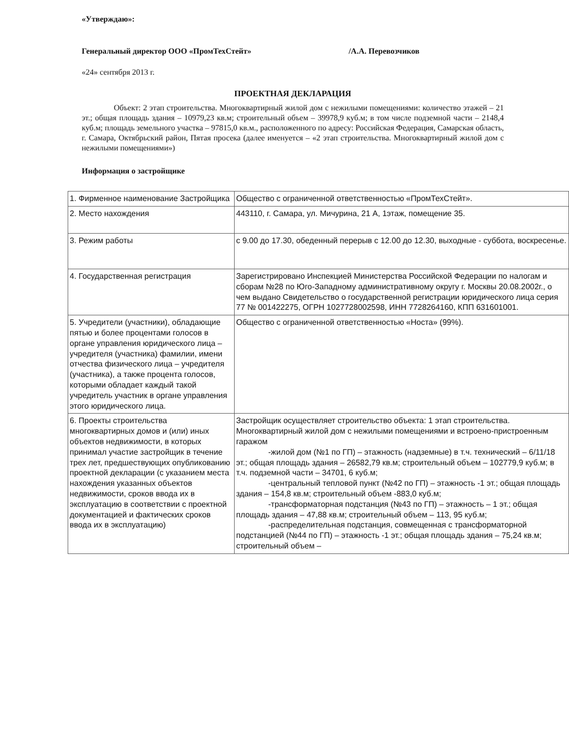«Утверждаю»:
Генеральный директор ООО «ПромТехСтейт» /А.А. Перевозчиков
«24» сентября 2013 г.
ПРОЕКТНАЯ ДЕКЛАРАЦИЯ
Объект: 2 этап строительства. Многоквартирный жилой дом с нежилыми помещениями: количество этажей – 21 эт.; общая площадь здания – 10979,23 кв.м; строительный объем – 39978,9 куб.м; в том числе подземной части – 2148,4 куб.м; площадь земельного участка – 97815,0 кв.м., расположенного по адресу: Российская Федерация, Самарская область, г. Самара, Октябрьский район, Пятая просека (далее именуется – «2 этап строительства. Многоквартирный жилой дом с нежилыми помещениями»)
Информация о застройщике
| 1. Фирменное наименование Застройщика | Общество с ограниченной ответственностью «ПромТехСтейт». |
| 2. Место нахождения | 443110, г. Самара, ул. Мичурина, 21 А, 1этаж, помещение 35. |
| 3. Режим работы | с 9.00 до 17.30, обеденный перерыв с 12.00 до 12.30, выходные - суббота, воскресенье. |
| 4. Государственная регистрация | Зарегистрировано Инспекцией Министерства Российской Федерации по налогам и сборам №28 по Юго-Западному административному округу г. Москвы 20.08.2002г., о чем выдано Свидетельство о государственной регистрации юридического лица серия 77 № 001422275, ОГРН 1027728002598, ИНН 7728264160, КПП 631601001. |
| 5. Учредители (участники), обладающие пятью и более процентами голосов в органе управления юридического лица – учредителя (участника) фамилии, имени отчества физического лица – учредителя (участника), а также процента голосов, которыми обладает каждый такой учредитель участник в органе управления этого юридического лица. | Общество с ограниченной ответственностью «Носта» (99%). |
| 6. Проекты строительства многоквартирных домов и (или) иных объектов недвижимости, в которых принимал участие застройщик в течение трех лет, предшествующих опубликованию проектной декларации (с указанием места нахождения указанных объектов недвижимости, сроков ввода их в эксплуатацию в соответствии с проектной документацией и фактических сроков ввода их в эксплуатацию) | Застройщик осуществляет строительство объекта: 1 этап строительства. Многоквартирный жилой дом с нежилыми помещениями и встроено-пристроенным гаражом -жилой дом (№1 по ГП) – этажность (надземные) в т.ч. технический – 6/11/18 эт.; общая площадь здания – 26582,79 кв.м; строительный объем – 102779,9 куб.м; в т.ч. подземной части – 34701, 6 куб.м; -центральный тепловой пункт (№42 по ГП) – этажность -1 эт.; общая площадь здания – 154,8 кв.м; строительный объем -883,0 куб.м; -трансформаторная подстанция (№43 по ГП) – этажность – 1 эт.; общая площадь здания – 47,88 кв.м; строительный объем – 113, 95 куб.м; -распределительная подстанция, совмещенная с трансформаторной подстанцией (№44 по ГП) – этажность -1 эт.; общая площадь здания – 75,24 кв.м; строительный объем – |